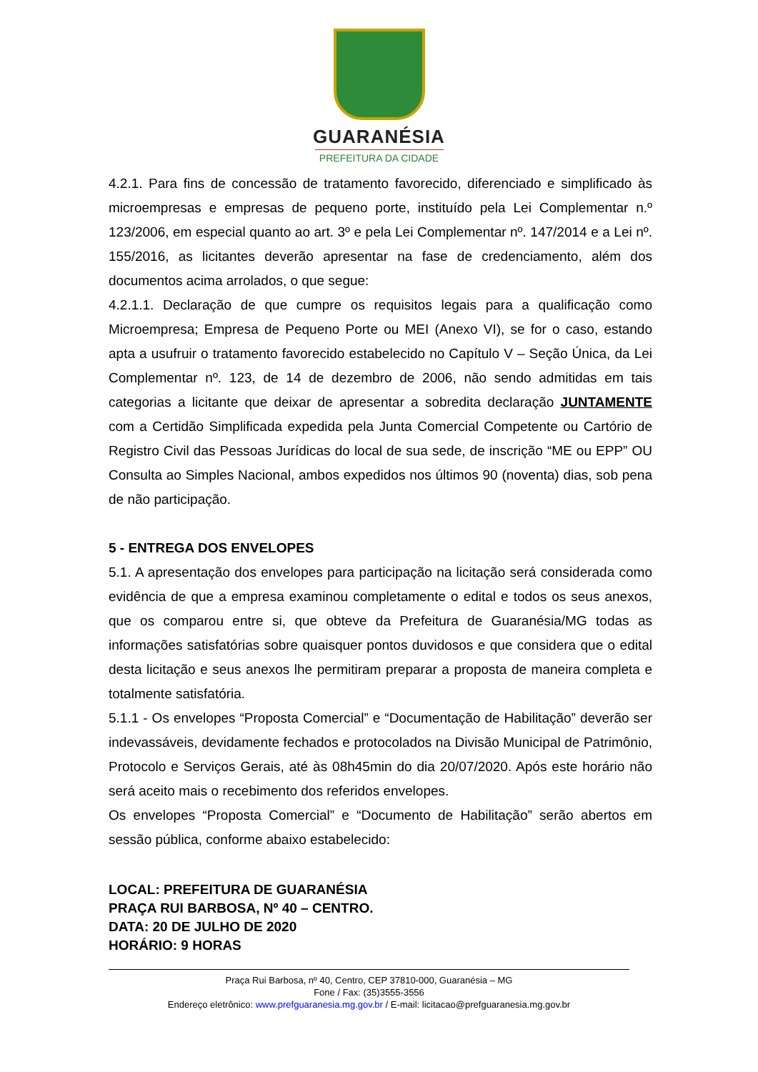GUARANÉSIA
PREFEITURA DA CIDADE
4.2.1. Para fins de concessão de tratamento favorecido, diferenciado e simplificado às microempresas e empresas de pequeno porte, instituído pela Lei Complementar n.º 123/2006, em especial quanto ao art. 3º e pela Lei Complementar nº. 147/2014 e a Lei nº. 155/2016, as licitantes deverão apresentar na fase de credenciamento, além dos documentos acima arrolados, o que segue:
4.2.1.1. Declaração de que cumpre os requisitos legais para a qualificação como Microempresa; Empresa de Pequeno Porte ou MEI (Anexo VI), se for o caso, estando apta a usufruir o tratamento favorecido estabelecido no Capítulo V – Seção Única, da Lei Complementar nº. 123, de 14 de dezembro de 2006, não sendo admitidas em tais categorias a licitante que deixar de apresentar a sobredita declaração JUNTAMENTE com a Certidão Simplificada expedida pela Junta Comercial Competente ou Cartório de Registro Civil das Pessoas Jurídicas do local de sua sede, de inscrição “ME ou EPP” OU Consulta ao Simples Nacional, ambos expedidos nos últimos 90 (noventa) dias, sob pena de não participação.
5 - ENTREGA DOS ENVELOPES
5.1. A apresentação dos envelopes para participação na licitação será considerada como evidência de que a empresa examinou completamente o edital e todos os seus anexos, que os comparou entre si, que obteve da Prefeitura de Guaranésia/MG todas as informações satisfatórias sobre quaisquer pontos duvidosos e que considera que o edital desta licitação e seus anexos lhe permitiram preparar a proposta de maneira completa e totalmente satisfatória.
5.1.1 - Os envelopes “Proposta Comercial” e “Documentação de Habilitação” deverão ser indevassáveis, devidamente fechados e protocolados na Divisão Municipal de Patrimônio, Protocolo e Serviços Gerais, até às 08h45min do dia 20/07/2020. Após este horário não será aceito mais o recebimento dos referidos envelopes.
Os envelopes “Proposta Comercial” e “Documento de Habilitação” serão abertos em sessão pública, conforme abaixo estabelecido:
LOCAL: PREFEITURA DE GUARANÉSIA
PRAÇA RUI BARBOSA, Nº 40 – CENTRO.
DATA: 20 DE JULHO DE 2020
HORÁRIO: 9 HORAS
Praça Rui Barbosa, nº 40, Centro, CEP 37810-000, Guaranésia – MG
Fone / Fax: (35)3555-3556
Endereço eletrônico: www.prefguaranesia.mg.gov.br / E-mail: licitacao@prefguaranesia.mg.gov.br